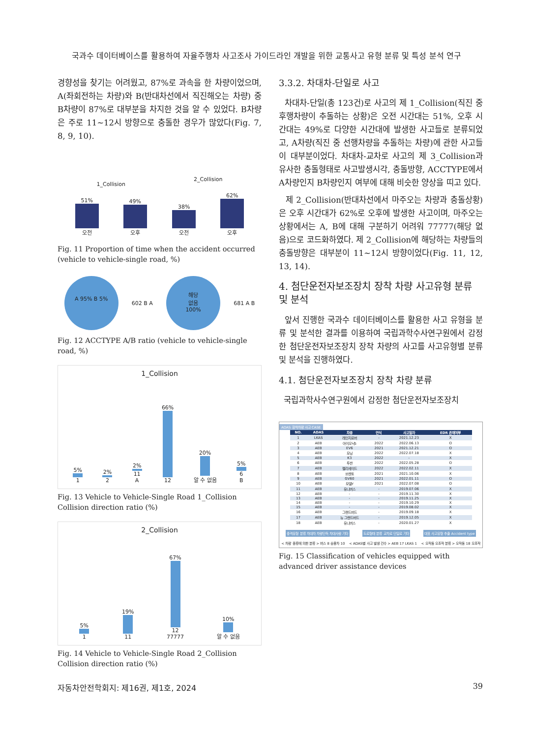국과수 데이터베이스를 활용하여 자율주행차 사고조사 가이드라인 개발을 위한 교통사고 유형 분류 및 특성 분석 연구
경향성을 찾기는 어려웠고, 87%로 과속을 한 차량이었으며, A(좌회전하는 차량)와 B(반대차선에서 직진해오는 차량) 중 B차량이 87%로 대부분을 차지한 것을 알 수 있었다. B차량은 주로 11~12시 방향으로 충돌한 경우가 많았다(Fig. 7, 8, 9, 10).
1_Collision
51%
오전
49%
오후
2_Collision
38%
오전
62%
오후
Fig. 11 Proportion of time when the accident occurred (vehicle to vehicle-single road, %)
A 95% B 5%
602 B A
해당
없음
100%
681 A B
Fig. 12 ACCTYPE A/B ratio (vehicle to vehicle-single road, %)
1_Collision
5%
1
2%
2
2%
11
A
66%
12
20%
알 수 없음
5%
6
B
Fig. 13 Vehicle to Vehicle-Single Road 1_Collision Collision direction ratio (%)
2_Collision
5%
1
19%
11
67%
12
77777
10%
알 수 없음
Fig. 14 Vehicle to Vehicle-Single Road 2_Collision Collision direction ratio (%)
3.3.2. 차대차-단일로 사고
차대차-단일(총 123건)로 사고의 제 1_Collision(직진 중 후행차량이 추돌하는 상황)은 오전 시간대는 51%, 오후 시간대는 49%로 다양한 시간대에 발생한 사고들로 분류되었고, A차량(직진 중 선행차량을 추돌하는 차량)에 관한 사고들이 대부분이었다. 차대차-교차로 사고의 제 3_Collision과 유사한 충돌형태로 사고발생시각, 충돌방향, ACCTYPE에서 A차량인지 B차량인지 여부에 대해 비슷한 양상을 띠고 있다.
제 2_Collision(반대차선에서 마주오는 차량과 충돌상황)은 오후 시간대가 62%로 오후에 발생한 사고이며, 마주오는 상황에서는 A, B에 대해 구분하기 어려워 77777(해당 없음)으로 코드화하였다. 제 2_Collision에 해당하는 차량들의 충돌방향은 대부분이 11~12시 방향이었다(Fig. 11, 12, 13, 14).
4. 첨단운전자보조장치 장착 차량 사고유형 분류 및 분석
앞서 진행한 국과수 데이터베이스를 활용한 사고 유형을 분류 및 분석한 결과를 이용하여 국립과학수사연구원에서 감정한 첨단운전자보조장치 장착 차량의 사고를 사고유형별 분류 및 분석을 진행하였다.
4.1. 첨단운전자보조장치 장착 차량 분류
국립과학사수연구원에서 감정한 첨단운전자보조장치
ADAS 장착차량 사고 CASE
| NO. | ADAS | 차종 | 연식 | 사고일자 | EDR 존재여부 |
| --- | --- | --- | --- | --- | --- |
| 1 | LKAS | 레인지로버 | - | 2021.12.23 | X |
| 2 | AEB | 아이오닉5 | 2022 | 2022.06.13 | O |
| 3 | AEB | EV6 | 2021 | 2021.12.21 | O |
| 4 | AEB | 모닝 | 2022 | 2022.07.18 | X |
| 5 | AEB | K3 | 2022 | - | X |
| 6 | AEB | 투싼 | 2022 | 2022.05.28 | O |
| 7 | AEB | 펠리세이드 | 2022 | 2022.02.11 | X |
| 8 | AEB | 쏘렌토 | 2021 | 2021.10.06 | X |
| 9 | AEB | GV60 | 2021 | 2022.01.11 | O |
| 10 | AEB | 모델Y | 2021 | 2022.07.08 | O |
| 11 | AEB | 유니버스 | - | 2019.07.06 | X |
| 12 | AEB | - | - | 2019.11.30 | X |
| 13 | AEB | - | - | 2019.11.25 | X |
| 14 | AEB | - | - | 2019.10.29 | X |
| 15 | AEB | - | - | 2019.08.02 | X |
| 16 | AEB | 그랜드버드 | - | 2019.09.18 | X |
| 17 | AEB | 뉴 그랜드버드 | - | 2019.12.05 | X |
| 18 | AEB | 유니버스 | - | 2020.01.27 | X |
충격유형 분류 차대차 차량단독 차대사람 기타 도로형태 분류 교차로 단일로 기타 대표 사고유형 추출 Accident type
< 차량 종류에 의한 분류 > 버스 8 승용차 10 < ADAS별 사고 발생 건수 > AEB 17 LKAS 1 < 오작동 오조작 분류 > 오작동 18 오조작
Fig. 15 Classification of vehicles equipped with advanced driver assistance devices
자동차안전학회지: 제16권, 제1호, 2024 39